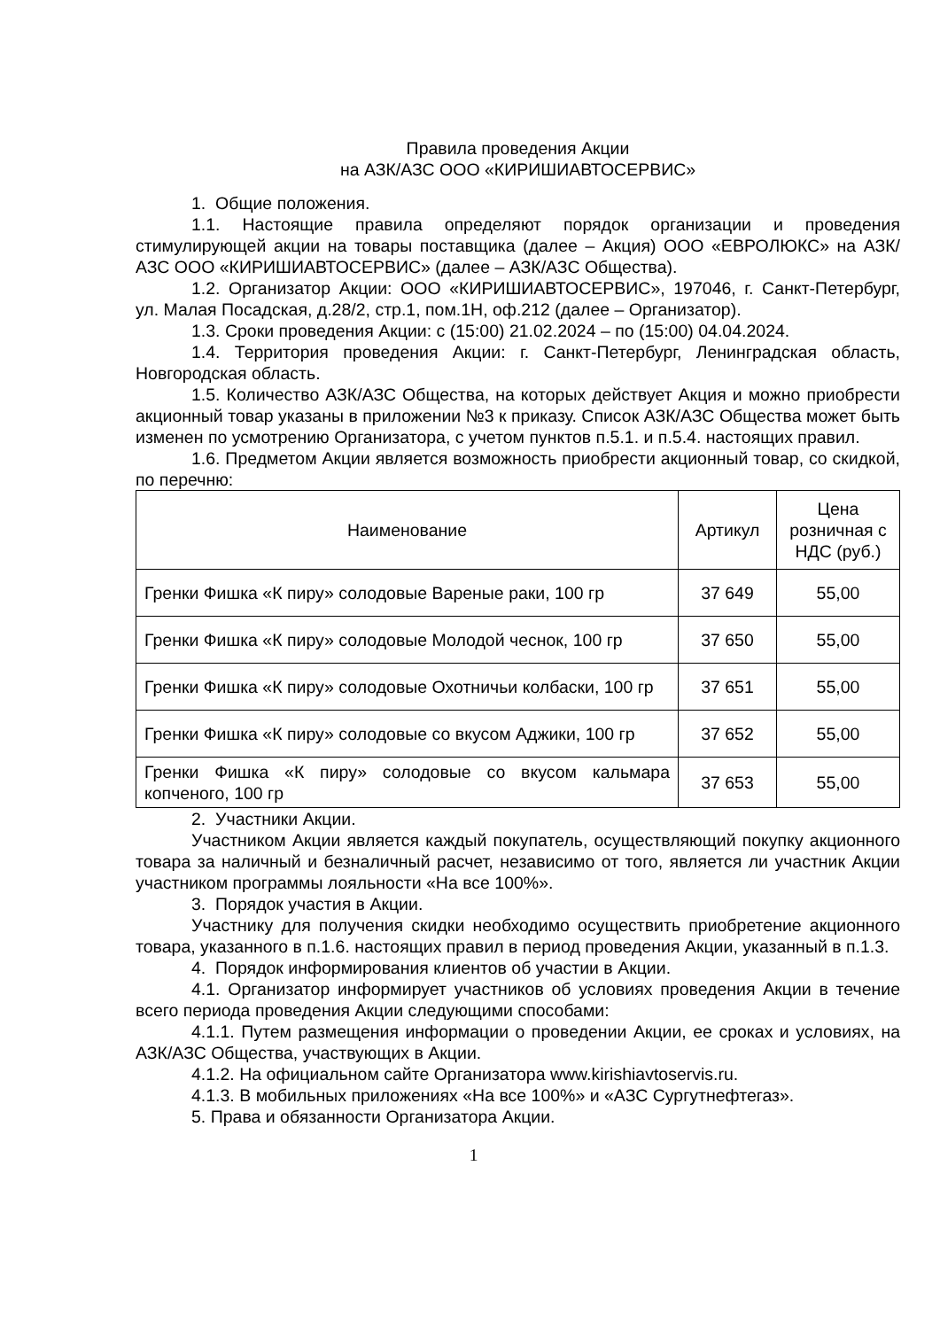Правила проведения Акции
на АЗК/АЗС ООО «КИРИШИАВТОСЕРВИС»
1. Общие положения.
1.1. Настоящие правила определяют порядок организации и проведения стимулирующей акции на товары поставщика (далее – Акция) ООО «ЕВРОЛЮКС» на АЗК/АЗС ООО «КИРИШИАВТОСЕРВИС» (далее – АЗК/АЗС Общества).
1.2. Организатор Акции: ООО «КИРИШИАВТОСЕРВИС», 197046, г. Санкт-Петербург, ул. Малая Посадская, д.28/2, стр.1, пом.1Н, оф.212 (далее – Организатор).
1.3. Сроки проведения Акции: с (15:00) 21.02.2024 – по (15:00) 04.04.2024.
1.4. Территория проведения Акции: г. Санкт-Петербург, Ленинградская область, Новгородская область.
1.5. Количество АЗК/АЗС Общества, на которых действует Акция и можно приобрести акционный товар указаны в приложении №3 к приказу. Список АЗК/АЗС Общества может быть изменен по усмотрению Организатора, с учетом пунктов п.5.1. и п.5.4. настоящих правил.
1.6. Предметом Акции является возможность приобрести акционный товар, со скидкой, по перечню:
| Наименование | Артикул | Цена розничная с НДС (руб.) |
| --- | --- | --- |
| Гренки Фишка «К пиру» солодовые Вареные раки, 100 гр | 37 649 | 55,00 |
| Гренки Фишка «К пиру» солодовые Молодой чеснок, 100 гр | 37 650 | 55,00 |
| Гренки Фишка «К пиру» солодовые Охотничьи колбаски, 100 гр | 37 651 | 55,00 |
| Гренки Фишка «К пиру» солодовые со вкусом Аджики, 100 гр | 37 652 | 55,00 |
| Гренки Фишка «К пиру» солодовые со вкусом кальмара копченого, 100 гр | 37 653 | 55,00 |
2. Участники Акции.
Участником Акции является каждый покупатель, осуществляющий покупку акционного товара за наличный и безналичный расчет, независимо от того, является ли участник Акции участником программы лояльности «На все 100%».
3. Порядок участия в Акции.
Участнику для получения скидки необходимо осуществить приобретение акционного товара, указанного в п.1.6. настоящих правил в период проведения Акции, указанный в п.1.3.
4. Порядок информирования клиентов об участии в Акции.
4.1. Организатор информирует участников об условиях проведения Акции в течение всего периода проведения Акции следующими способами:
4.1.1. Путем размещения информации о проведении Акции, ее сроках и условиях, на АЗК/АЗС Общества, участвующих в Акции.
4.1.2. На официальном сайте Организатора www.kirishiavtoservis.ru.
4.1.3. В мобильных приложениях «На все 100%» и «АЗС Сургутнефтегаз».
5. Права и обязанности Организатора Акции.
1